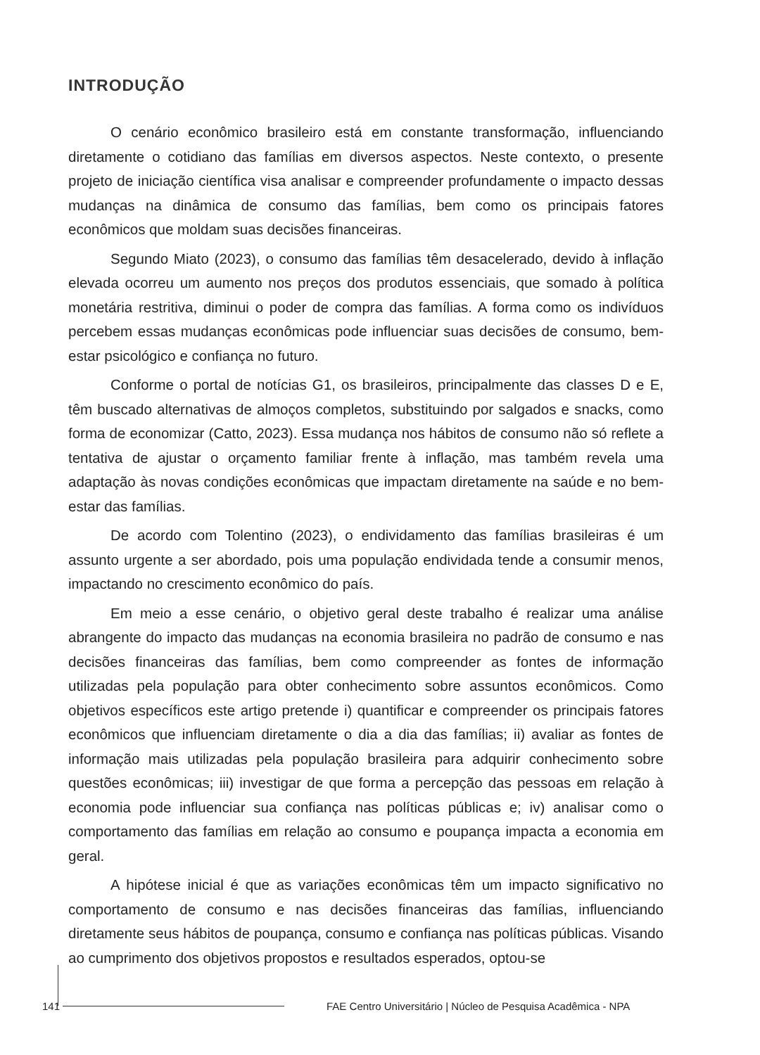INTRODUÇÃO
O cenário econômico brasileiro está em constante transformação, influenciando diretamente o cotidiano das famílias em diversos aspectos. Neste contexto, o presente projeto de iniciação científica visa analisar e compreender profundamente o impacto dessas mudanças na dinâmica de consumo das famílias, bem como os principais fatores econômicos que moldam suas decisões financeiras.
Segundo Miato (2023), o consumo das famílias têm desacelerado, devido à inflação elevada ocorreu um aumento nos preços dos produtos essenciais, que somado à política monetária restritiva, diminui o poder de compra das famílias. A forma como os indivíduos percebem essas mudanças econômicas pode influenciar suas decisões de consumo, bem-estar psicológico e confiança no futuro.
Conforme o portal de notícias G1, os brasileiros, principalmente das classes D e E, têm buscado alternativas de almoços completos, substituindo por salgados e snacks, como forma de economizar (Catto, 2023). Essa mudança nos hábitos de consumo não só reflete a tentativa de ajustar o orçamento familiar frente à inflação, mas também revela uma adaptação às novas condições econômicas que impactam diretamente na saúde e no bem-estar das famílias.
De acordo com Tolentino (2023), o endividamento das famílias brasileiras é um assunto urgente a ser abordado, pois uma população endividada tende a consumir menos, impactando no crescimento econômico do país.
Em meio a esse cenário, o objetivo geral deste trabalho é realizar uma análise abrangente do impacto das mudanças na economia brasileira no padrão de consumo e nas decisões financeiras das famílias, bem como compreender as fontes de informação utilizadas pela população para obter conhecimento sobre assuntos econômicos. Como objetivos específicos este artigo pretende i) quantificar e compreender os principais fatores econômicos que influenciam diretamente o dia a dia das famílias; ii) avaliar as fontes de informação mais utilizadas pela população brasileira para adquirir conhecimento sobre questões econômicas; iii) investigar de que forma a percepção das pessoas em relação à economia pode influenciar sua confiança nas políticas públicas e; iv) analisar como o comportamento das famílias em relação ao consumo e poupança impacta a economia em geral.
A hipótese inicial é que as variações econômicas têm um impacto significativo no comportamento de consumo e nas decisões financeiras das famílias, influenciando diretamente seus hábitos de poupança, consumo e confiança nas políticas públicas. Visando ao cumprimento dos objetivos propostos e resultados esperados, optou-se
141
FAE Centro Universitário | Núcleo de Pesquisa Acadêmica - NPA